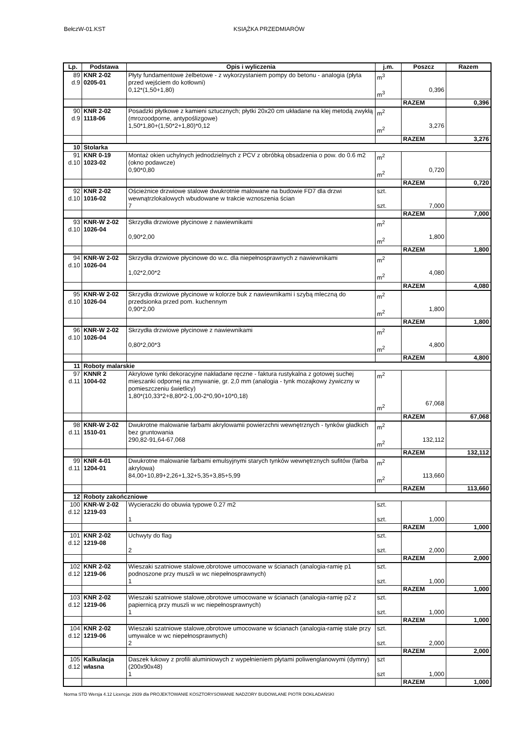BełczW-01.KST KSIĄŻKA PRZEDMIARÓW
| Lp. | Podstawa | Opis i wyliczenia | j.m. | Poszcz | Razem |
| --- | --- | --- | --- | --- | --- |
| 89 d.9 | KNR 2-02 0205-01 | Płyty fundamentowe żelbetowe - z wykorzystaniem pompy do betonu - analogia (płyta przed wejściem do kotłowni) 0,12*(1,50+1,80) | m<sup>3</sup> m<sup>3</sup> | 0,396 | |
| | | | | RAZEM | 0,396 |
| 90 d.9 | KNR 2-02 1118-06 | Posadzki płytkowe z kamieni sztucznych; płytki 20x20 cm układane na klej metodą zwykłą (mrozoodporne, antypoślizgowe) 1,50*1,80+(1,50*2+1,80)*0,12 | m<sup>2</sup> m<sup>2</sup> | 3,276 | |
| | | | | RAZEM | 3,276 |
| 10 | Stolarka | | | | |
| 91 d.10 | KNR 0-19 1023-02 | Montaż okien uchylnych jednodzielnych z PCV z obróbką obsadzenia o pow. do 0.6 m2 (okno podawcze) 0,90*0,80 | m<sup>2</sup> m<sup>2</sup> | 0,720 | |
| | | | | RAZEM | 0,720 |
| 92 d.10 | KNR 2-02 1016-02 | Ościeżnice drzwiowe stalowe dwukrotnie malowane na budowie FD7 dla drzwi wewnątrzlokalowych wbudowane w trakcie wznoszenia ścian 7 | szt. szt. | 7,000 | |
| | | | | RAZEM | 7,000 |
| 93 d.10 | KNR-W 2-02 1026-04 | Skrzydła drzwiowe płycinowe z nawiewnikami 0,90*2,00 | m<sup>2</sup> m<sup>2</sup> | 1,800 | |
| | | | | RAZEM | 1,800 |
| 94 d.10 | KNR-W 2-02 1026-04 | Skrzydła drzwiowe płycinowe do w.c. dla niepełnosprawnych z nawiewnikami 1,02*2,00*2 | m<sup>2</sup> m<sup>2</sup> | 4,080 | |
| | | | | RAZEM | 4,080 |
| 95 d.10 | KNR-W 2-02 1026-04 | Skrzydła drzwiowe płycinowe w kolorze buk z nawiewnikami i szybą mleczną do przedsionka przed pom. kuchennym 0,90*2,00 | m<sup>2</sup> m<sup>2</sup> | 1,800 | |
| | | | | RAZEM | 1,800 |
| 96 d.10 | KNR-W 2-02 1026-04 | Skrzydła drzwiowe płycinowe z nawiewnikami 0,80*2,00*3 | m<sup>2</sup> m<sup>2</sup> | 4,800 | |
| | | | | RAZEM | 4,800 |
| 11 | Roboty malarskie | | | | |
| 97 d.11 | KNNR 2 1004-02 | Akrylowe tynki dekoracyjne nakładane ręczne - faktura rustykalna z gotowej suchej mieszanki odpornej na zmywanie, gr. 2,0 mm (analogia - tynk mozajkowy żywiczny w pomieszczeniu świetlicy) 1,80*(10,33*2+8,80*2-1,00-2*0,90+10*0,18) | m<sup>2</sup> m<sup>2</sup> | 67,068 | |
| | | | | RAZEM | 67,068 |
| 98 d.11 | KNR-W 2-02 1510-01 | Dwukrotne malowanie farbami akrylowamii powierzchni wewnętrznych - tynków gładkich bez gruntowania 290,82-91,64-67,068 | m<sup>2</sup> m<sup>2</sup> | 132,112 | |
| | | | | RAZEM | 132,112 |
| 99 d.11 | KNR 4-01 1204-01 | Dwukrotne malowanie farbami emulsyjnymi starych tynków wewnętrznych sufitów (farba akrylowa) 84,00+10,89+2,26+1,32+5,35+3,85+5,99 | m<sup>2</sup> m<sup>2</sup> | 113,660 | |
| | | | | RAZEM | 113,660 |
| 12 | Roboty zakończniowe | | | | |
| 100 d.12 | KNR-W 2-02 1219-03 | Wycieraczki do obuwia typowe 0.27 m2 1 | szt. szt. | 1,000 | |
| | | | | RAZEM | 1,000 |
| 101 d.12 | KNR 2-02 1219-08 | Uchwyty do flag 2 | szt. szt. | 2,000 | |
| | | | | RAZEM | 2,000 |
| 102 d.12 | KNR 2-02 1219-06 | Wieszaki szatniowe stalowe,obrotowe umocowane w ścianach (analogia-ramię p1 podnoszone przy muszli w wc niepełnosprawnych) 1 | szt. szt. | 1,000 | |
| | | | | RAZEM | 1,000 |
| 103 d.12 | KNR 2-02 1219-06 | Wieszaki szatniowe stalowe,obrotowe umocowane w ścianach (analogia-ramię p2 z papiernicą przy muszli w wc niepełnosprawnych) 1 | szt. szt. | 1,000 | |
| | | | | RAZEM | 1,000 |
| 104 d.12 | KNR 2-02 1219-06 | Wieszaki szatniowe stalowe,obrotowe umocowane w ścianach (analogia-ramię stałe przy umywalce w wc niepełnosprawnych) 2 | szt. szt. | 2,000 | |
| | | | | RAZEM | 2,000 |
| 105 d.12 | Kalkulacja własna | Daszek łukowy z profili aluminiowych z wypełnieniem płytami poliwenglanowymi (dymny) (200x90x48) 1 | szt szt | 1,000 | |
| | | | | RAZEM | 1,000 |
Norma STD Wersja 4.12 Licencja: 2939 dla PROJEKTOWANIE KOSZTORYSOWANIE NADZORY BUDOWLANE PIOTR DOKŁADAŃSKI